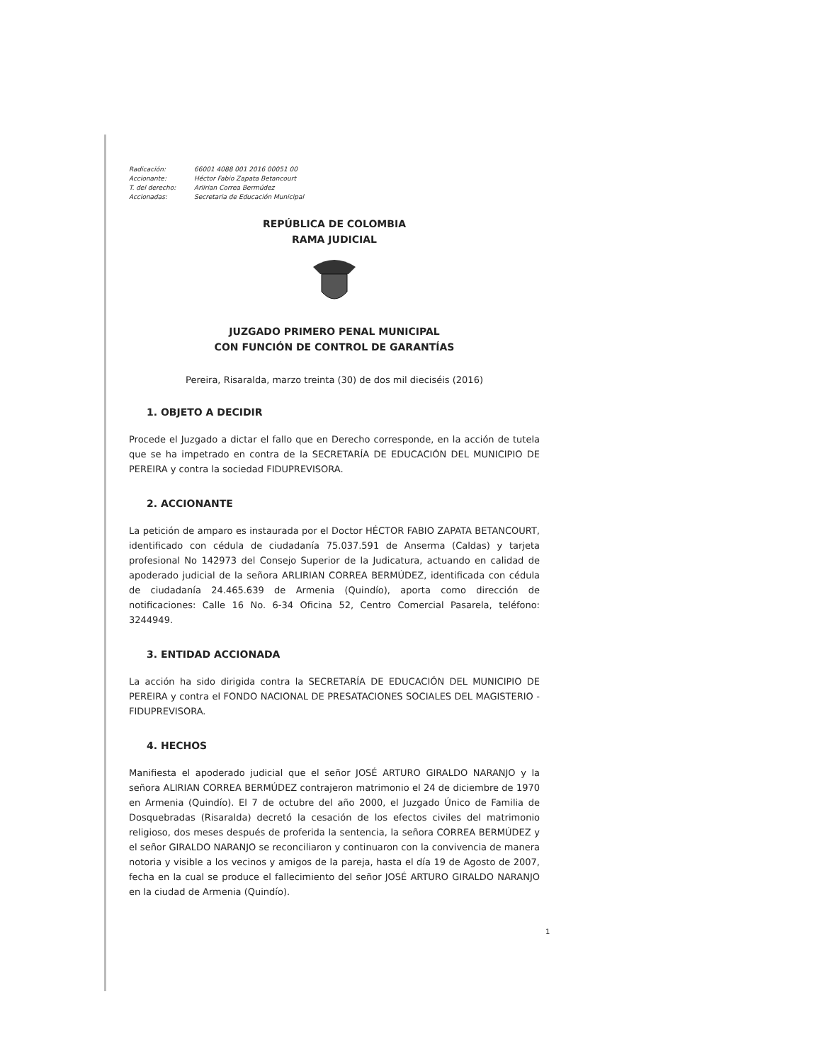Radicación: 66001 4088 001 2016 00051 00
Accionante: Héctor Fabio Zapata Betancourt
T. del derecho: Arlirian Correa Bermúdez
Accionadas: Secretaria de Educación Municipal
REPÚBLICA DE COLOMBIA
RAMA JUDICIAL
JUZGADO PRIMERO PENAL MUNICIPAL
CON FUNCIÓN DE CONTROL DE GARANTÍAS
Pereira, Risaralda, marzo treinta (30) de dos mil dieciséis (2016)
1. OBJETO A DECIDIR
Procede el Juzgado a dictar el fallo que en Derecho corresponde, en la acción de tutela que se ha impetrado en contra de la SECRETARÍA DE EDUCACIÓN DEL MUNICIPIO DE PEREIRA y contra la sociedad FIDUPREVISORA.
2. ACCIONANTE
La petición de amparo es instaurada por el Doctor HÉCTOR FABIO ZAPATA BETANCOURT, identificado con cédula de ciudadanía 75.037.591 de Anserma (Caldas) y tarjeta profesional No 142973 del Consejo Superior de la Judicatura, actuando en calidad de apoderado judicial de la señora ARLIRIAN CORREA BERMÚDEZ, identificada con cédula de ciudadanía 24.465.639 de Armenia (Quindío), aporta como dirección de notificaciones: Calle 16 No. 6-34 Oficina 52, Centro Comercial Pasarela, teléfono: 3244949.
3. ENTIDAD ACCIONADA
La acción ha sido dirigida contra la SECRETARÍA DE EDUCACIÓN DEL MUNICIPIO DE PEREIRA y contra el FONDO NACIONAL DE PRESATACIONES SOCIALES DEL MAGISTERIO - FIDUPREVISORA.
4. HECHOS
Manifiesta el apoderado judicial que el señor JOSÉ ARTURO GIRALDO NARANJO y la señora ALIRIAN CORREA BERMÚDEZ contrajeron matrimonio el 24 de diciembre de 1970 en Armenia (Quindío). El 7 de octubre del año 2000, el Juzgado Único de Familia de Dosquebradas (Risaralda) decretó la cesación de los efectos civiles del matrimonio religioso, dos meses después de proferida la sentencia, la señora CORREA BERMÚDEZ y el señor GIRALDO NARANJO se reconciliaron y continuaron con la convivencia de manera notoria y visible a los vecinos y amigos de la pareja, hasta el día 19 de Agosto de 2007, fecha en la cual se produce el fallecimiento del señor JOSÉ ARTURO GIRALDO NARANJO en la ciudad de Armenia (Quindío).
1